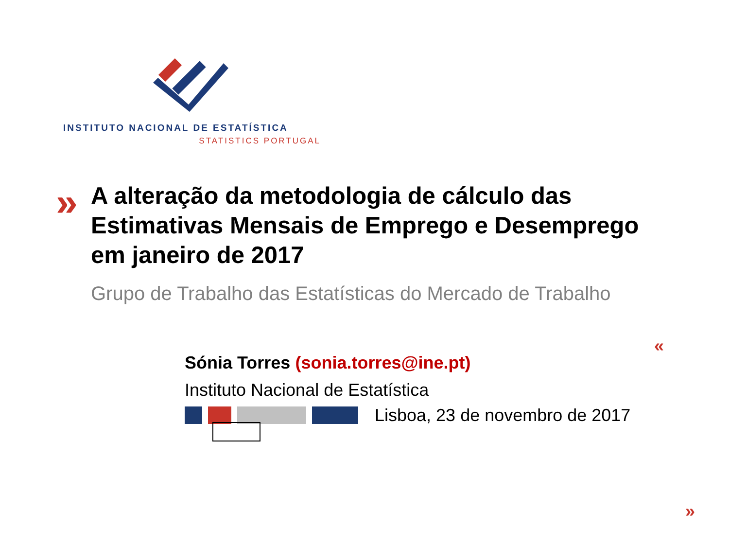INSTITUTO NACIONAL DE ESTATÍSTICA
STATISTICS PORTUGAL
»
A alteração da metodologia de cálculo das Estimativas Mensais de Emprego e Desemprego em janeiro de 2017
Grupo de Trabalho das Estatísticas do Mercado de Trabalho
«
Sónia Torres (sonia.torres@ine.pt)
Instituto Nacional de Estatística
Lisboa, 23 de novembro de 2017
»